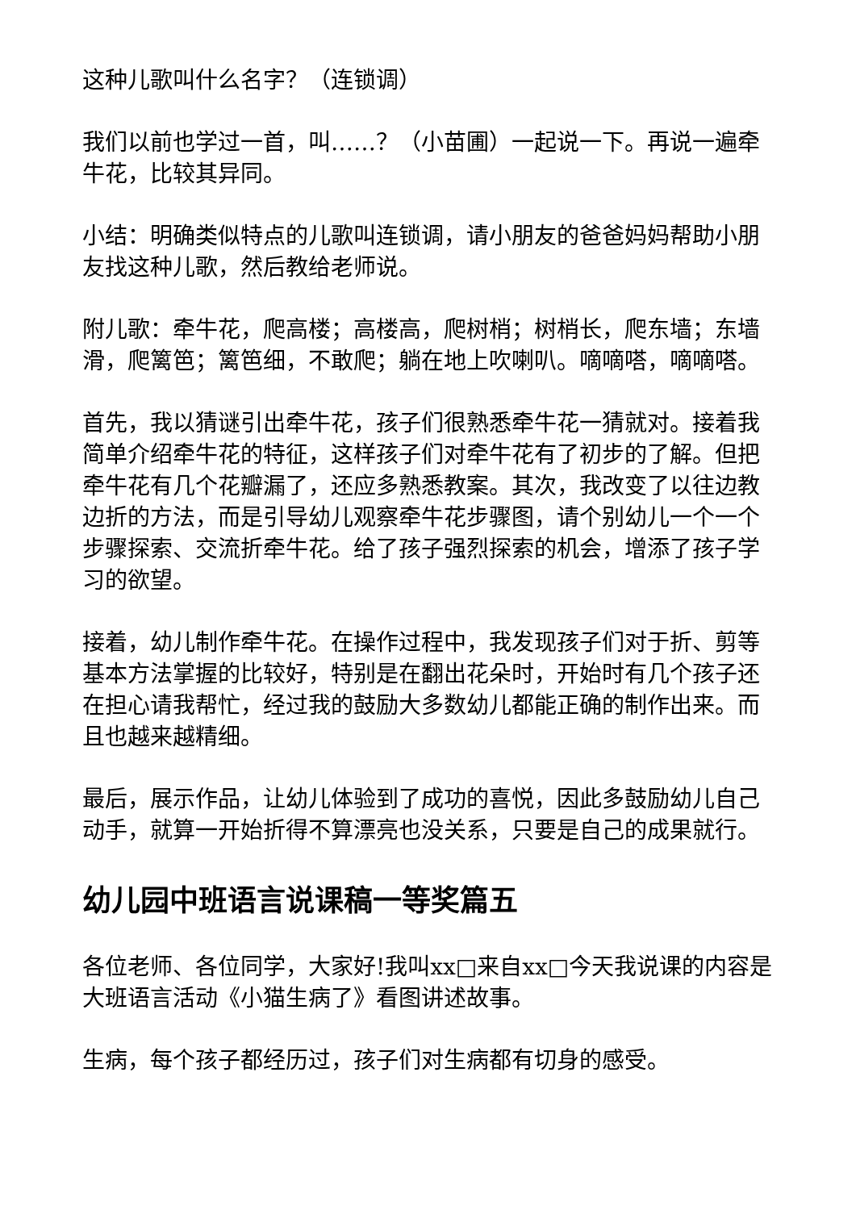这种儿歌叫什么名字？（连锁调）
我们以前也学过一首，叫……？（小苗圃）一起说一下。再说一遍牵牛花，比较其异同。
小结：明确类似特点的儿歌叫连锁调，请小朋友的爸爸妈妈帮助小朋友找这种儿歌，然后教给老师说。
附儿歌：牵牛花，爬高楼；高楼高，爬树梢；树梢长，爬东墙；东墙滑，爬篱笆；篱笆细，不敢爬；躺在地上吹喇叭。嘀嘀嗒，嘀嘀嗒。
首先，我以猜谜引出牵牛花，孩子们很熟悉牵牛花一猜就对。接着我简单介绍牵牛花的特征，这样孩子们对牵牛花有了初步的了解。但把牵牛花有几个花瓣漏了，还应多熟悉教案。其次，我改变了以往边教边折的方法，而是引导幼儿观察牵牛花步骤图，请个别幼儿一个一个步骤探索、交流折牵牛花。给了孩子强烈探索的机会，增添了孩子学习的欲望。
接着，幼儿制作牵牛花。在操作过程中，我发现孩子们对于折、剪等基本方法掌握的比较好，特别是在翻出花朵时，开始时有几个孩子还在担心请我帮忙，经过我的鼓励大多数幼儿都能正确的制作出来。而且也越来越精细。
最后，展示作品，让幼儿体验到了成功的喜悦，因此多鼓励幼儿自己动手，就算一开始折得不算漂亮也没关系，只要是自己的成果就行。
幼儿园中班语言说课稿一等奖篇五
各位老师、各位同学，大家好!我叫xx□来自xx□今天我说课的内容是大班语言活动《小猫生病了》看图讲述故事。
生病，每个孩子都经历过，孩子们对生病都有切身的感受。